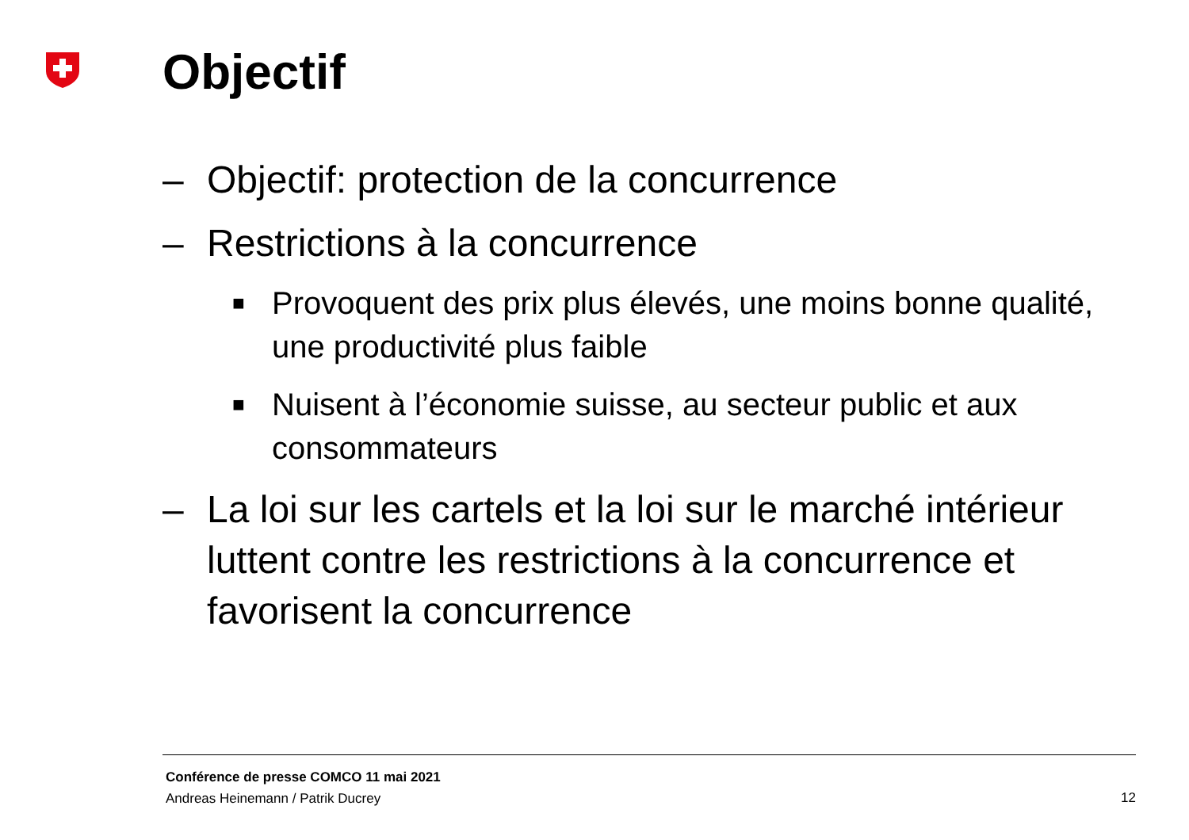Objectif
– Objectif: protection de la concurrence
– Restrictions à la concurrence
■ Provoquent des prix plus élevés, une moins bonne qualité, une productivité plus faible
■ Nuisent à l’économie suisse, au secteur public et aux consommateurs
– La loi sur les cartels et la loi sur le marché intérieur luttent contre les restrictions à la concurrence et favorisent la concurrence
Conférence de presse COMCO 11 mai 2021
Andreas Heinemann / Patrik Ducrey
12